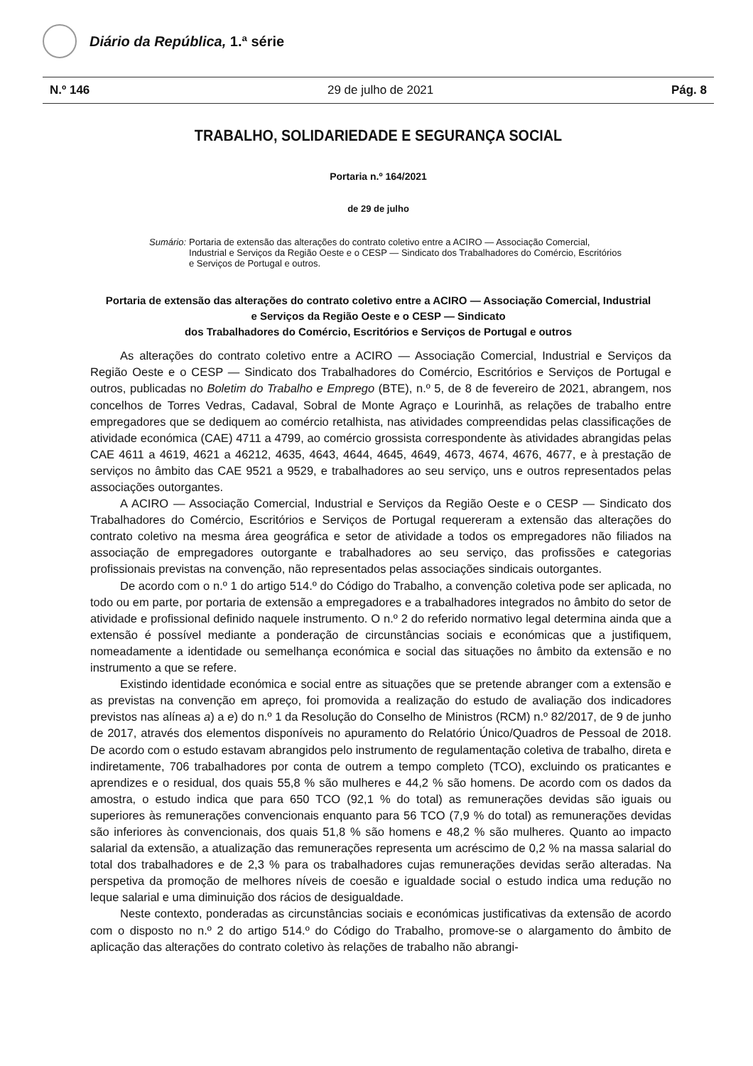Diário da República, 1.ª série
N.º 146 29 de julho de 2021 Pág. 8
TRABALHO, SOLIDARIEDADE E SEGURANÇA SOCIAL
Portaria n.º 164/2021
de 29 de julho
Sumário: Portaria de extensão das alterações do contrato coletivo entre a ACIRO — Associação Comercial, Industrial e Serviços da Região Oeste e o CESP — Sindicato dos Trabalhadores do Comércio, Escritórios e Serviços de Portugal e outros.
Portaria de extensão das alterações do contrato coletivo entre a ACIRO — Associação Comercial, Industrial
e Serviços da Região Oeste e o CESP — Sindicato
dos Trabalhadores do Comércio, Escritórios e Serviços de Portugal e outros
As alterações do contrato coletivo entre a ACIRO — Associação Comercial, Industrial e Serviços da Região Oeste e o CESP — Sindicato dos Trabalhadores do Comércio, Escritórios e Serviços de Portugal e outros, publicadas no Boletim do Trabalho e Emprego (BTE), n.º 5, de 8 de fevereiro de 2021, abrangem, nos concelhos de Torres Vedras, Cadaval, Sobral de Monte Agraço e Lourinhã, as relações de trabalho entre empregadores que se dediquem ao comércio retalhista, nas atividades compreendidas pelas classificações de atividade económica (CAE) 4711 a 4799, ao comércio grossista correspondente às atividades abrangidas pelas CAE 4611 a 4619, 4621 a 46212, 4635, 4643, 4644, 4645, 4649, 4673, 4674, 4676, 4677, e à prestação de serviços no âmbito das CAE 9521 a 9529, e trabalhadores ao seu serviço, uns e outros representados pelas associações outorgantes.
A ACIRO — Associação Comercial, Industrial e Serviços da Região Oeste e o CESP — Sindicato dos Trabalhadores do Comércio, Escritórios e Serviços de Portugal requereram a extensão das alterações do contrato coletivo na mesma área geográfica e setor de atividade a todos os empregadores não filiados na associação de empregadores outorgante e trabalhadores ao seu serviço, das profissões e categorias profissionais previstas na convenção, não representados pelas associações sindicais outorgantes.
De acordo com o n.º 1 do artigo 514.º do Código do Trabalho, a convenção coletiva pode ser aplicada, no todo ou em parte, por portaria de extensão a empregadores e a trabalhadores integrados no âmbito do setor de atividade e profissional definido naquele instrumento. O n.º 2 do referido normativo legal determina ainda que a extensão é possível mediante a ponderação de circunstâncias sociais e económicas que a justifiquem, nomeadamente a identidade ou semelhança económica e social das situações no âmbito da extensão e no instrumento a que se refere.
Existindo identidade económica e social entre as situações que se pretende abranger com a extensão e as previstas na convenção em apreço, foi promovida a realização do estudo de avaliação dos indicadores previstos nas alíneas a) a e) do n.º 1 da Resolução do Conselho de Ministros (RCM) n.º 82/2017, de 9 de junho de 2017, através dos elementos disponíveis no apuramento do Relatório Único/Quadros de Pessoal de 2018. De acordo com o estudo estavam abrangidos pelo instrumento de regulamentação coletiva de trabalho, direta e indiretamente, 706 trabalhadores por conta de outrem a tempo completo (TCO), excluindo os praticantes e aprendizes e o residual, dos quais 55,8 % são mulheres e 44,2 % são homens. De acordo com os dados da amostra, o estudo indica que para 650 TCO (92,1 % do total) as remunerações devidas são iguais ou superiores às remunerações convencionais enquanto para 56 TCO (7,9 % do total) as remunerações devidas são inferiores às convencionais, dos quais 51,8 % são homens e 48,2 % são mulheres. Quanto ao impacto salarial da extensão, a atualização das remunerações representa um acréscimo de 0,2 % na massa salarial do total dos trabalhadores e de 2,3 % para os trabalhadores cujas remunerações devidas serão alteradas. Na perspetiva da promoção de melhores níveis de coesão e igualdade social o estudo indica uma redução no leque salarial e uma diminuição dos rácios de desigualdade.
Neste contexto, ponderadas as circunstâncias sociais e económicas justificativas da extensão de acordo com o disposto no n.º 2 do artigo 514.º do Código do Trabalho, promove-se o alargamento do âmbito de aplicação das alterações do contrato coletivo às relações de trabalho não abrangi-